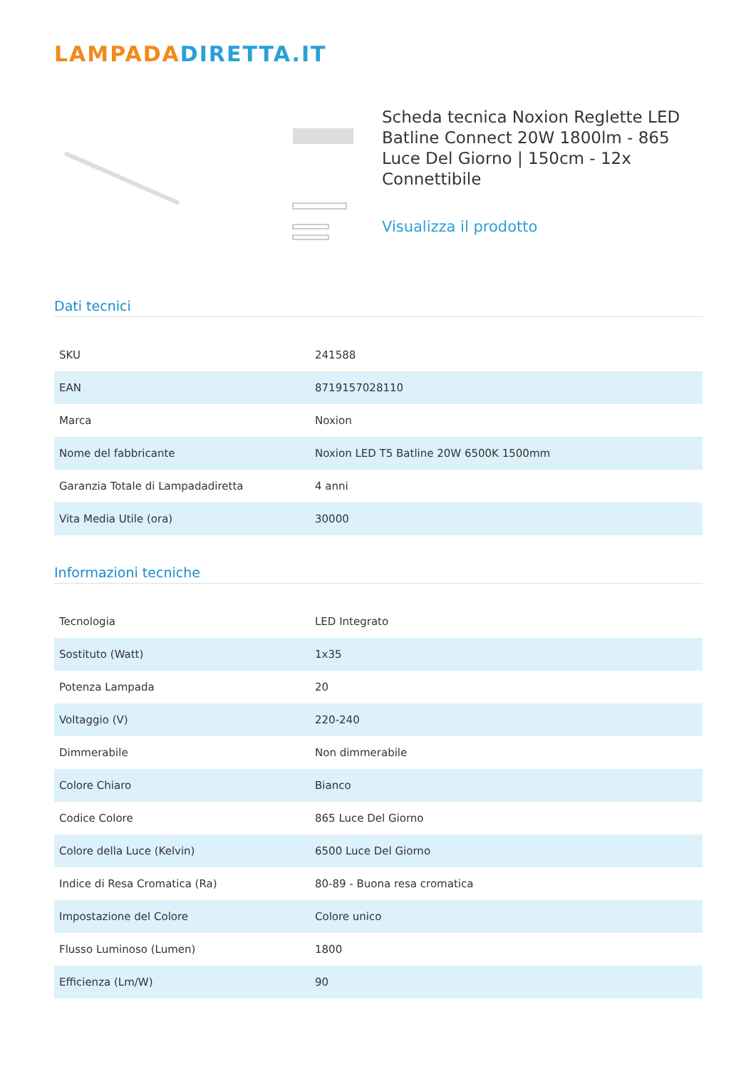LAMPADA DIRETTA.IT
Scheda tecnica Noxion Reglette LED Batline Connect 20W 1800lm - 865 Luce Del Giorno | 150cm - 12x Connettibile
Visualizza il prodotto
Dati tecnici
| SKU | 241588 |
| EAN | 8719157028110 |
| Marca | Noxion |
| Nome del fabbricante | Noxion LED T5 Batline 20W 6500K 1500mm |
| Garanzia Totale di Lampadadiretta | 4 anni |
| Vita Media Utile (ora) | 30000 |
Informazioni tecniche
| Tecnologia | LED Integrato |
| Sostituto (Watt) | 1x35 |
| Potenza Lampada | 20 |
| Voltaggio (V) | 220-240 |
| Dimmerabile | Non dimmerabile |
| Colore Chiaro | Bianco |
| Codice Colore | 865 Luce Del Giorno |
| Colore della Luce (Kelvin) | 6500 Luce Del Giorno |
| Indice di Resa Cromatica (Ra) | 80-89 - Buona resa cromatica |
| Impostazione del Colore | Colore unico |
| Flusso Luminoso (Lumen) | 1800 |
| Efficienza (Lm/W) | 90 |